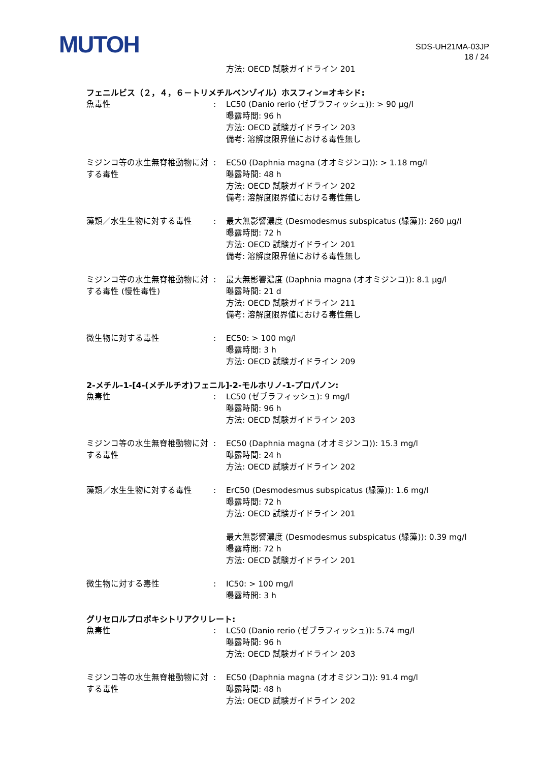MUTOH
SDS-UH21MA-03JP
18 / 24
方法: OECD 試験ガイドライン 201
フェニルビス（２，４，６－トリメチルベンゾイル）ホスフィン=オキシド:
魚毒性 : LC50 (Danio rerio (ゼブラフィッシュ)): > 90 μg/l
曝露時間: 96 h
方法: OECD 試験ガイドライン 203
備考: 溶解度限界値における毒性無し
ミジンコ等の水生無脊椎動物に対する毒性
: EC50 (Daphnia magna (オオミジンコ)): > 1.18 mg/l
曝露時間: 48 h
方法: OECD 試験ガイドライン 202
備考: 溶解度限界値における毒性無し
藻類／水生生物に対する毒性 : 最大無影響濃度 (Desmodesmus subspicatus (緑藻)): 260 μg/l
曝露時間: 72 h
方法: OECD 試験ガイドライン 201
備考: 溶解度限界値における毒性無し
ミジンコ等の水生無脊椎動物に対する毒性 (慢性毒性)
: 最大無影響濃度 (Daphnia magna (オオミジンコ)): 8.1 μg/l
曝露時間: 21 d
方法: OECD 試験ガイドライン 211
備考: 溶解度限界値における毒性無し
微生物に対する毒性 : EC50: > 100 mg/l
曝露時間: 3 h
方法: OECD 試験ガイドライン 209
2-メチル-1-[4-(メチルチオ)フェニル]-2-モルホリノ-1-プロパノン:
魚毒性 : LC50 (ゼブラフィッシュ): 9 mg/l
曝露時間: 96 h
方法: OECD 試験ガイドライン 203
ミジンコ等の水生無脊椎動物に対する毒性
: EC50 (Daphnia magna (オオミジンコ)): 15.3 mg/l
曝露時間: 24 h
方法: OECD 試験ガイドライン 202
藻類／水生生物に対する毒性 : ErC50 (Desmodesmus subspicatus (緑藻)): 1.6 mg/l
曝露時間: 72 h
方法: OECD 試験ガイドライン 201
最大無影響濃度 (Desmodesmus subspicatus (緑藻)): 0.39 mg/l
曝露時間: 72 h
方法: OECD 試験ガイドライン 201
微生物に対する毒性 : IC50: > 100 mg/l
曝露時間: 3 h
グリセロルプロポキシトリアクリレート:
魚毒性 : LC50 (Danio rerio (ゼブラフィッシュ)): 5.74 mg/l
曝露時間: 96 h
方法: OECD 試験ガイドライン 203
ミジンコ等の水生無脊椎動物に対する毒性
: EC50 (Daphnia magna (オオミジンコ)): 91.4 mg/l
曝露時間: 48 h
方法: OECD 試験ガイドライン 202